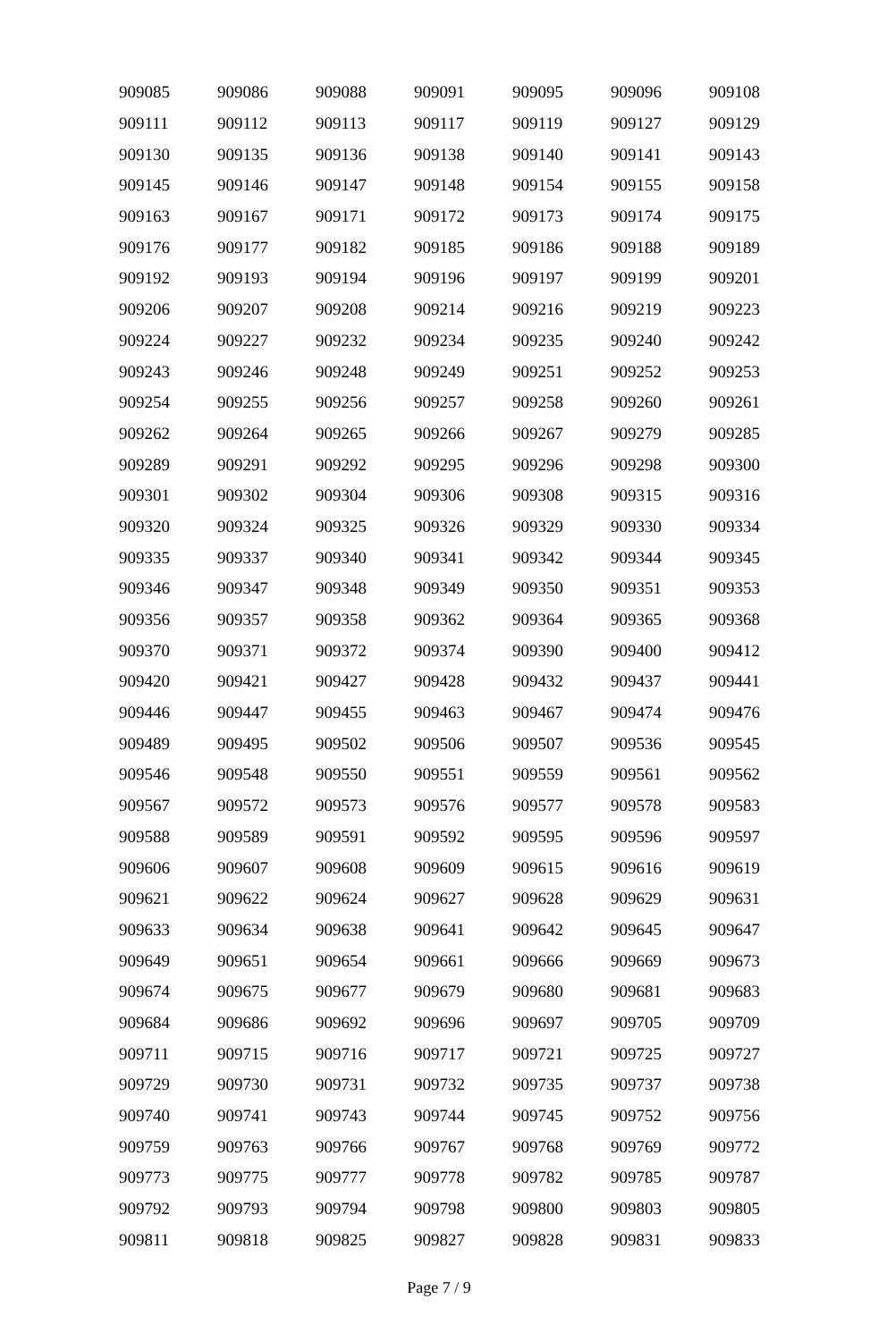| 909085 | 909086 | 909088 | 909091 | 909095 | 909096 | 909108 |
| 909111 | 909112 | 909113 | 909117 | 909119 | 909127 | 909129 |
| 909130 | 909135 | 909136 | 909138 | 909140 | 909141 | 909143 |
| 909145 | 909146 | 909147 | 909148 | 909154 | 909155 | 909158 |
| 909163 | 909167 | 909171 | 909172 | 909173 | 909174 | 909175 |
| 909176 | 909177 | 909182 | 909185 | 909186 | 909188 | 909189 |
| 909192 | 909193 | 909194 | 909196 | 909197 | 909199 | 909201 |
| 909206 | 909207 | 909208 | 909214 | 909216 | 909219 | 909223 |
| 909224 | 909227 | 909232 | 909234 | 909235 | 909240 | 909242 |
| 909243 | 909246 | 909248 | 909249 | 909251 | 909252 | 909253 |
| 909254 | 909255 | 909256 | 909257 | 909258 | 909260 | 909261 |
| 909262 | 909264 | 909265 | 909266 | 909267 | 909279 | 909285 |
| 909289 | 909291 | 909292 | 909295 | 909296 | 909298 | 909300 |
| 909301 | 909302 | 909304 | 909306 | 909308 | 909315 | 909316 |
| 909320 | 909324 | 909325 | 909326 | 909329 | 909330 | 909334 |
| 909335 | 909337 | 909340 | 909341 | 909342 | 909344 | 909345 |
| 909346 | 909347 | 909348 | 909349 | 909350 | 909351 | 909353 |
| 909356 | 909357 | 909358 | 909362 | 909364 | 909365 | 909368 |
| 909370 | 909371 | 909372 | 909374 | 909390 | 909400 | 909412 |
| 909420 | 909421 | 909427 | 909428 | 909432 | 909437 | 909441 |
| 909446 | 909447 | 909455 | 909463 | 909467 | 909474 | 909476 |
| 909489 | 909495 | 909502 | 909506 | 909507 | 909536 | 909545 |
| 909546 | 909548 | 909550 | 909551 | 909559 | 909561 | 909562 |
| 909567 | 909572 | 909573 | 909576 | 909577 | 909578 | 909583 |
| 909588 | 909589 | 909591 | 909592 | 909595 | 909596 | 909597 |
| 909606 | 909607 | 909608 | 909609 | 909615 | 909616 | 909619 |
| 909621 | 909622 | 909624 | 909627 | 909628 | 909629 | 909631 |
| 909633 | 909634 | 909638 | 909641 | 909642 | 909645 | 909647 |
| 909649 | 909651 | 909654 | 909661 | 909666 | 909669 | 909673 |
| 909674 | 909675 | 909677 | 909679 | 909680 | 909681 | 909683 |
| 909684 | 909686 | 909692 | 909696 | 909697 | 909705 | 909709 |
| 909711 | 909715 | 909716 | 909717 | 909721 | 909725 | 909727 |
| 909729 | 909730 | 909731 | 909732 | 909735 | 909737 | 909738 |
| 909740 | 909741 | 909743 | 909744 | 909745 | 909752 | 909756 |
| 909759 | 909763 | 909766 | 909767 | 909768 | 909769 | 909772 |
| 909773 | 909775 | 909777 | 909778 | 909782 | 909785 | 909787 |
| 909792 | 909793 | 909794 | 909798 | 909800 | 909803 | 909805 |
| 909811 | 909818 | 909825 | 909827 | 909828 | 909831 | 909833 |
Page 7 / 9